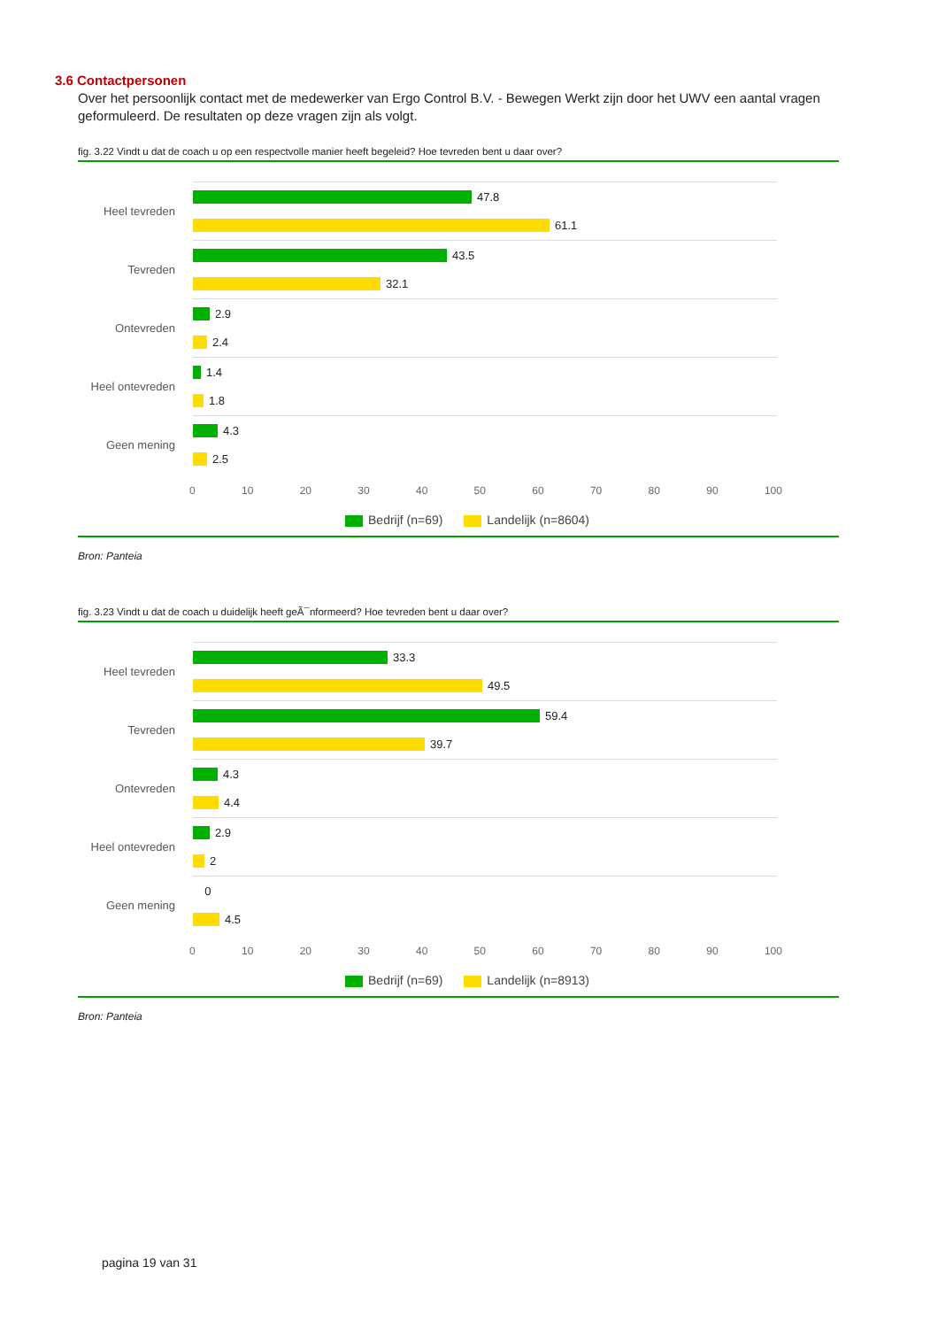3.6 Contactpersonen
Over het persoonlijk contact met de medewerker van Ergo Control B.V. - Bewegen Werkt zijn door het UWV een aantal vragen geformuleerd. De resultaten op deze vragen zijn als volgt.
fig. 3.22 Vindt u dat de coach u op een respectvolle manier heeft begeleid? Hoe tevreden bent u daar over?
Heel tevreden
47.8
61.1
Tevreden
43.5
32.1
Ontevreden
2.9
2.4
Heel ontevreden
1.4
1.8
Geen mening
4.3
2.5
0 10 20 30 40 50 60 70 80 90 100
Bedrijf (n=69) Landelijk (n=8604)
Bron: Panteia
fig. 3.23 Vindt u dat de coach u duidelijk heeft geÃ¯nformeerd? Hoe tevreden bent u daar over?
Heel tevreden
33.3
49.5
Tevreden
59.4
39.7
Ontevreden
4.3
4.4
Heel ontevreden
2.9
2
Geen mening
0
4.5
0 10 20 30 40 50 60 70 80 90 100
Bedrijf (n=69) Landelijk (n=8913)
Bron: Panteia
pagina 19 van 31